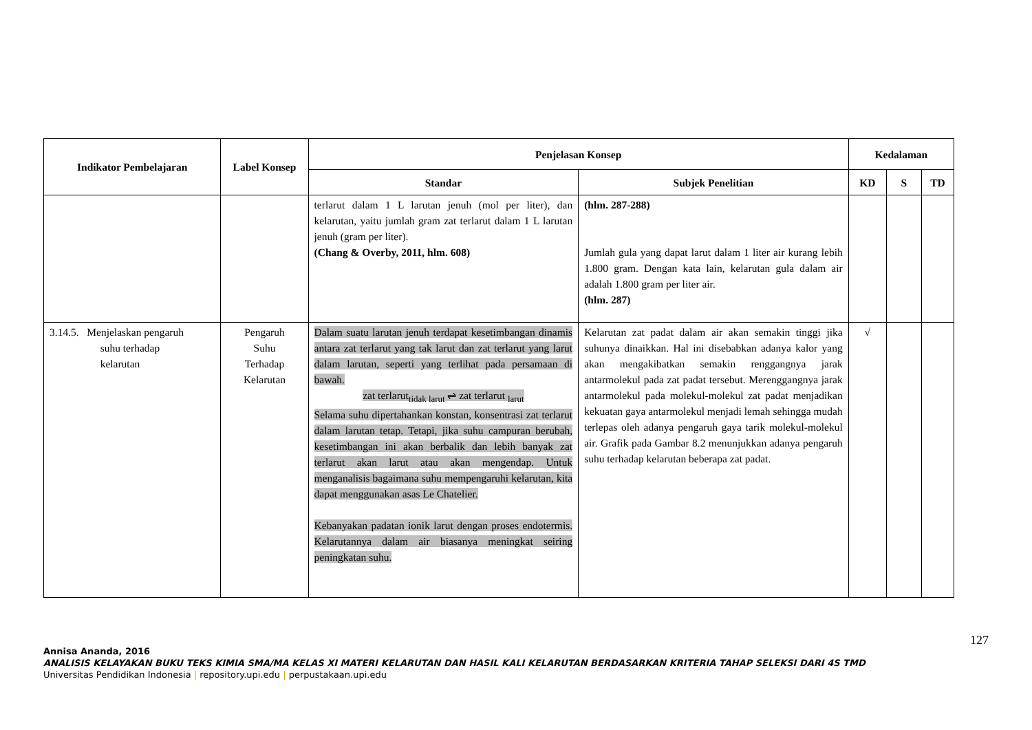| Indikator Pembelajaran | Label Konsep | Penjelasan Konsep | | Kedalaman | | |
| --- | --- | --- | --- | --- | --- | --- |
| | | Standar | Subjek Penelitian | KD | S | TD |
| | | terlarut dalam 1 L larutan jenuh (mol per liter), dan kelarutan, yaitu jumlah gram zat terlarut dalam 1 L larutan jenuh (gram per liter). (Chang & Overby, 2011, hlm. 608) | (hlm. 287-288) Jumlah gula yang dapat larut dalam 1 liter air kurang lebih 1.800 gram. Dengan kata lain, kelarutan gula dalam air adalah 1.800 gram per liter air. (hlm. 287) | | | |
| 3.14.5. Menjelaskan pengaruh suhu terhadap kelarutan | Pengaruh Suhu Terhadap Kelarutan | Dalam suatu larutan jenuh terdapat kesetimbangan dinamis antara zat terlarut yang tak larut dan zat terlarut yang larut dalam larutan, seperti yang terlihat pada persamaan di bawah. zat terlarut<sub>tidak larut</sub> ⇌ zat terlarut <sub>larut</sub> Selama suhu dipertahankan konstan, konsentrasi zat terlarut dalam larutan tetap. Tetapi, jika suhu campuran berubah, kesetimbangan ini akan berbalik dan lebih banyak zat terlarut akan larut atau akan mengendap. Untuk menganalisis bagaimana suhu mempengaruhi kelarutan, kita dapat menggunakan asas Le Chatelier. Kebanyakan padatan ionik larut dengan proses endotermis. Kelarutannya dalam air biasanya meningkat seiring peningkatan suhu. | Kelarutan zat padat dalam air akan semakin tinggi jika suhunya dinaikkan. Hal ini disebabkan adanya kalor yang akan mengakibatkan semakin renggangnya jarak antarmolekul pada zat padat tersebut. Merenggangnya jarak antarmolekul pada molekul-molekul zat padat menjadikan kekuatan gaya antarmolekul menjadi lemah sehingga mudah terlepas oleh adanya pengaruh gaya tarik molekul-molekul air. Grafik pada Gambar 8.2 menunjukkan adanya pengaruh suhu terhadap kelarutan beberapa zat padat. | √ | | |
127
Annisa Ananda, 2016
ANALISIS KELAYAKAN BUKU TEKS KIMIA SMA/MA KELAS XI MATERI KELARUTAN DAN HASIL KALI KELARUTAN BERDASARKAN KRITERIA TAHAP SELEKSI DARI 4S TMD
Universitas Pendidikan Indonesia | repository.upi.edu | perpustakaan.upi.edu